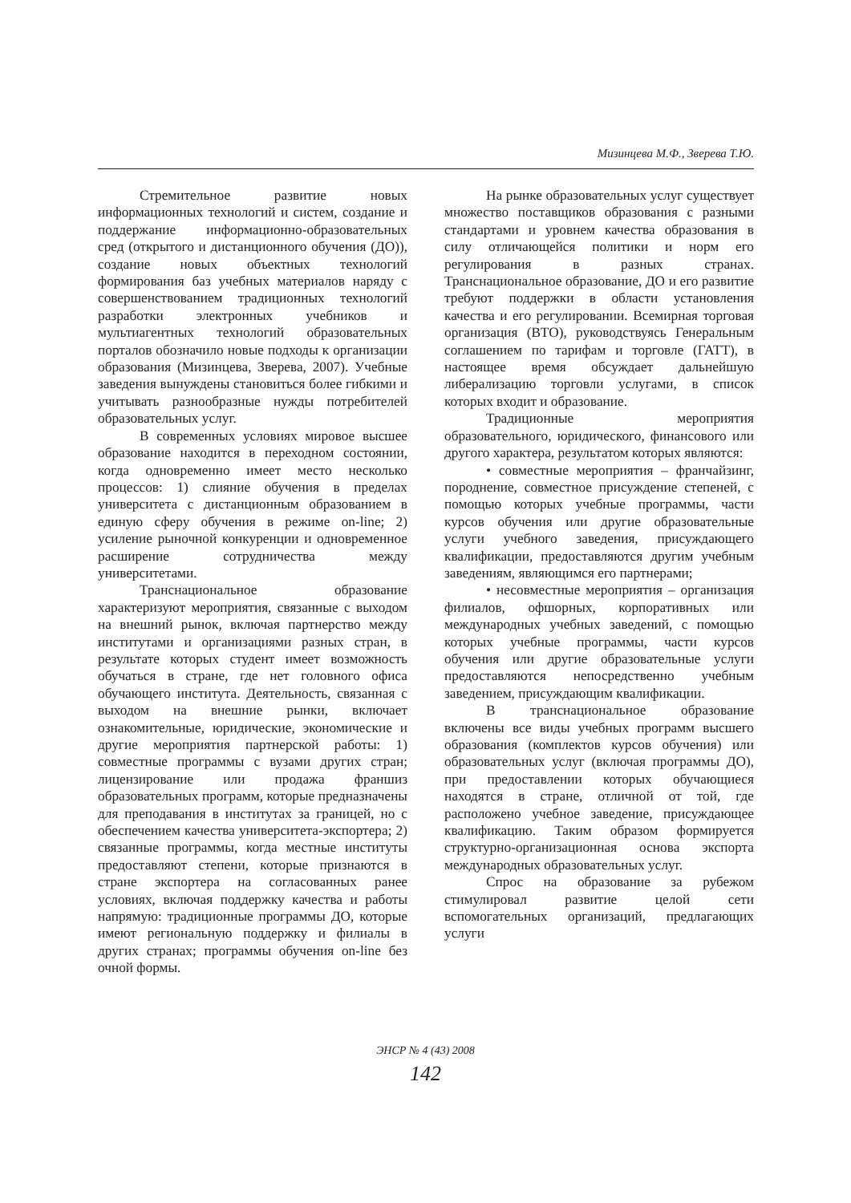Мизинцева М.Ф., Зверева Т.Ю.
Стремительное развитие новых информационных технологий и систем, создание и поддержание информационно-образовательных сред (открытого и дистанционного обучения (ДО)), создание новых объектных технологий формирования баз учебных материалов наряду с совершенствованием традиционных технологий разработки электронных учебников и мультиагентных технологий образовательных порталов обозначило новые подходы к организации образования (Мизинцева, Зверева, 2007). Учебные заведения вынуждены становиться более гибкими и учитывать разнообразные нужды потребителей образовательных услуг.
В современных условиях мировое высшее образование находится в переходном состоянии, когда одновременно имеет место несколько процессов: 1) слияние обучения в пределах университета с дистанционным образованием в единую сферу обучения в режиме on-line; 2) усиление рыночной конкуренции и одновременное расширение сотрудничества между университетами.
Транснациональное образование характеризуют мероприятия, связанные с выходом на внешний рынок, включая партнерство между институтами и организациями разных стран, в результате которых студент имеет возможность обучаться в стране, где нет головного офиса обучающего института. Деятельность, связанная с выходом на внешние рынки, включает ознакомительные, юридические, экономические и другие мероприятия партнерской работы: 1) совместные программы с вузами других стран; лицензирование или продажа франшиз образовательных программ, которые предназначены для преподавания в институтах за границей, но с обеспечением качества университета-экспортера; 2) связанные программы, когда местные институты предоставляют степени, которые признаются в стране экспортера на согласованных ранее условиях, включая поддержку качества и работы напрямую: традиционные программы ДО, которые имеют региональную поддержку и филиалы в других странах; программы обучения on-line без очной формы.
На рынке образовательных услуг существует множество поставщиков образования с разными стандартами и уровнем качества образования в силу отличающейся политики и норм его регулирования в разных странах. Транснациональное образование, ДО и его развитие требуют поддержки в области установления качества и его регулировании. Всемирная торговая организация (ВТО), руководствуясь Генеральным соглашением по тарифам и торговле (ГАТТ), в настоящее время обсуждает дальнейшую либерализацию торговли услугами, в список которых входит и образование.
Традиционные мероприятия образовательного, юридического, финансового или другого характера, результатом которых являются:
• совместные мероприятия – франчайзинг, породнение, совместное присуждение степеней, с помощью которых учебные программы, части курсов обучения или другие образовательные услуги учебного заведения, присуждающего квалификации, предоставляются другим учебным заведениям, являющимся его партнерами;
• несовместные мероприятия – организация филиалов, офшорных, корпоративных или международных учебных заведений, с помощью которых учебные программы, части курсов обучения или другие образовательные услуги предоставляются непосредственно учебным заведением, присуждающим квалификации.
В транснациональное образование включены все виды учебных программ высшего образования (комплектов курсов обучения) или образовательных услуг (включая программы ДО), при предоставлении которых обучающиеся находятся в стране, отличной от той, где расположено учебное заведение, присуждающее квалификацию. Таким образом формируется структурно-организационная основа экспорта международных образовательных услуг.
Спрос на образование за рубежом стимулировал развитие целой сети вспомогательных организаций, предлагающих услуги
ЭНСР № 4 (43) 2008
142